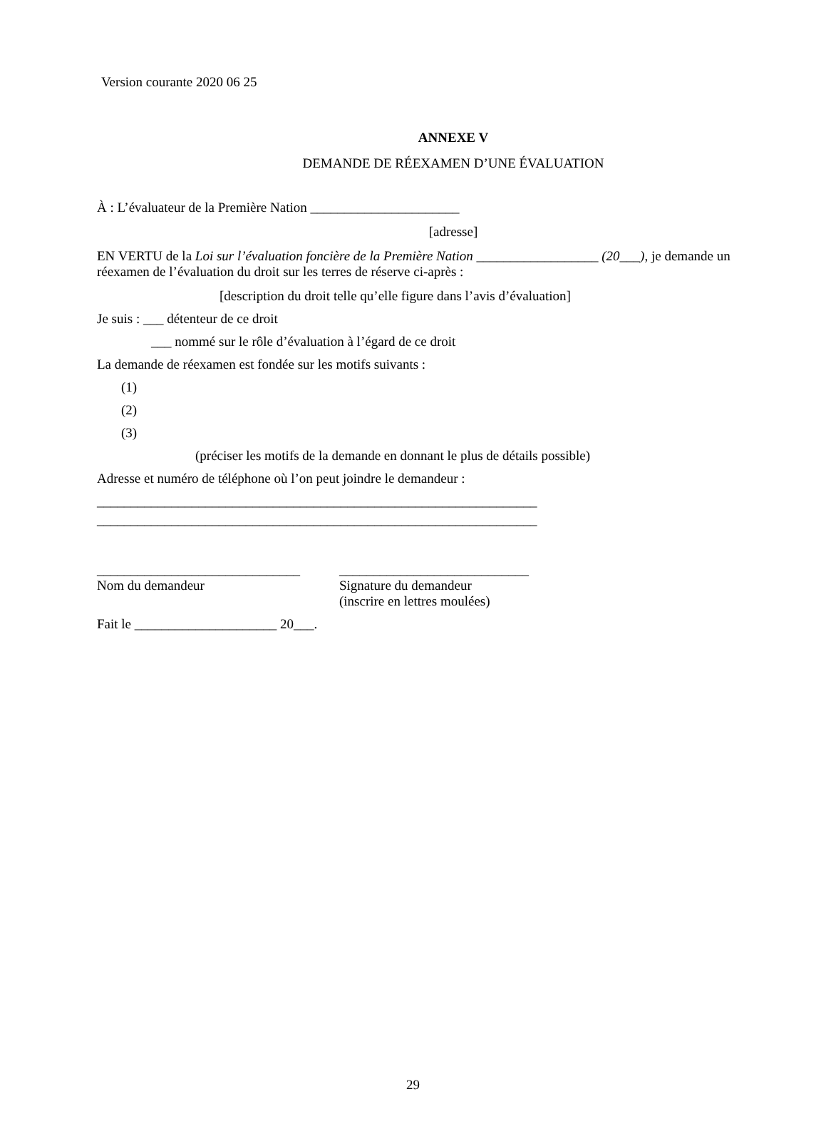Version courante 2020 06 25
ANNEXE V
DEMANDE DE RÉEXAMEN D’UNE ÉVALUATION
À : L’évaluateur de la Première Nation ______________________
[adresse]
EN VERTU de la Loi sur l’évaluation foncière de la Première Nation __________________ (20___), je demande un réexamen de l’évaluation du droit sur les terres de réserve ci-après :
[description du droit telle qu’elle figure dans l’avis d’évaluation]
Je suis : ___ détenteur de ce droit
___ nommé sur le rôle d’évaluation à l’égard de ce droit
La demande de réexamen est fondée sur les motifs suivants :
(1)
(2)
(3)
(préciser les motifs de la demande en donnant le plus de détails possible)
Adresse et numéro de téléphone où l’on peut joindre le demandeur :
_________________________________________________________________
_________________________________________________________________
______________________________
Nom du demandeur
____________________________
Signature du demandeur
(inscrire en lettres moulées)
Fait le _____________________ 20___.
29